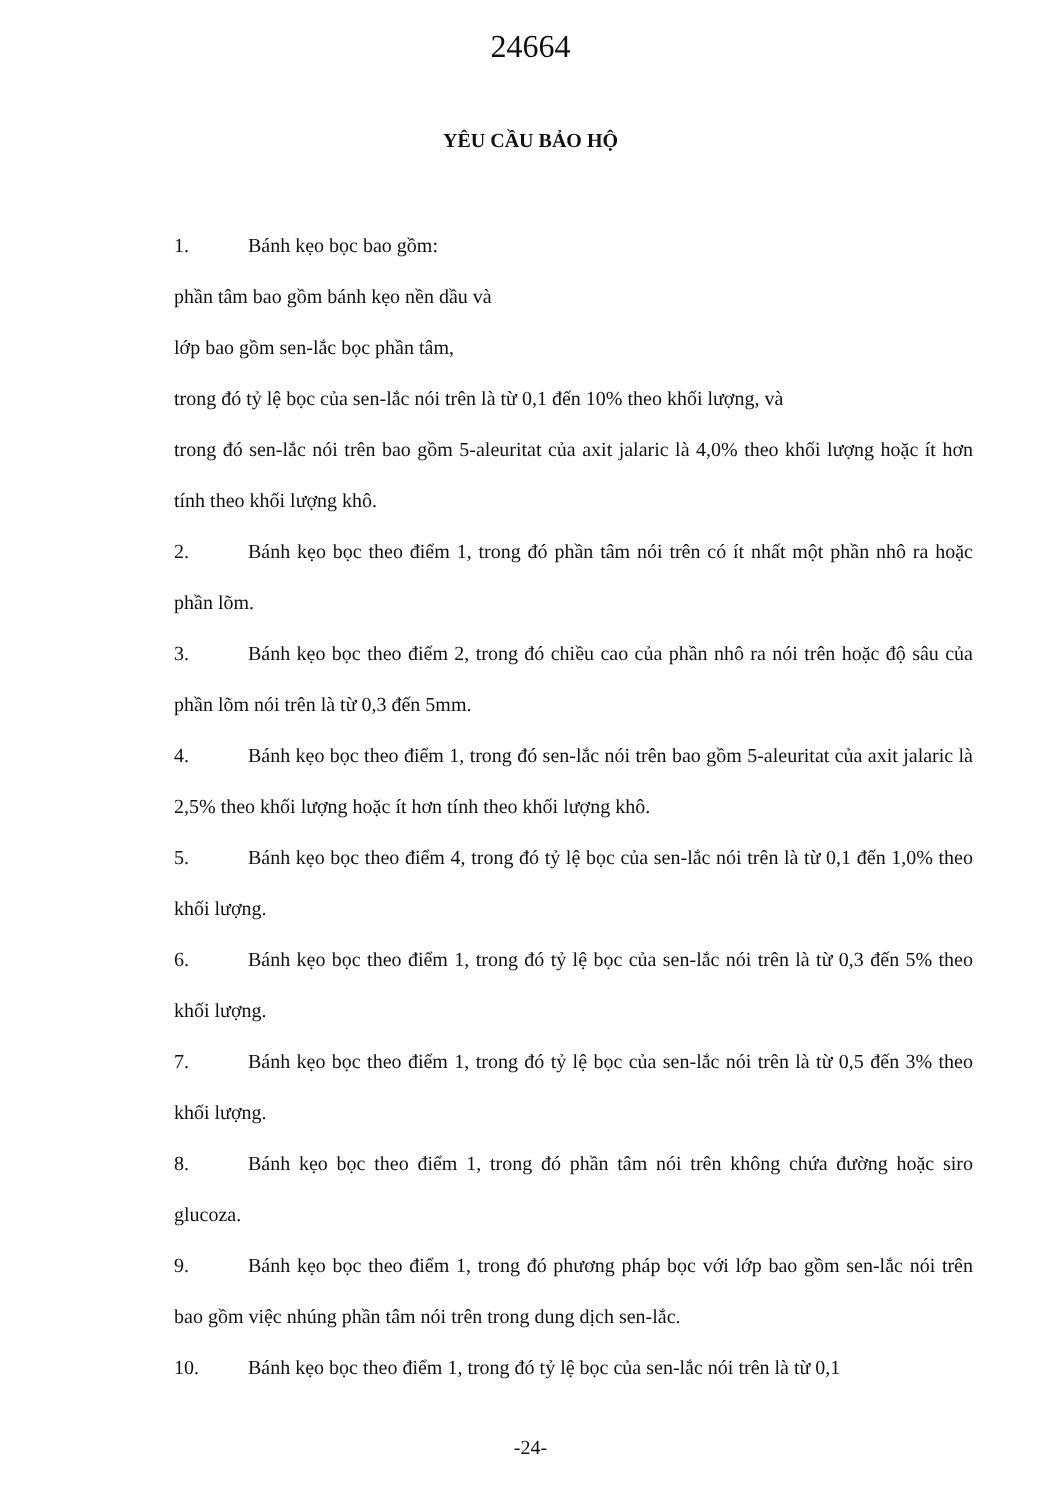24664
YÊU CẦU BẢO HỘ
1. Bánh kẹo bọc bao gồm:
phần tâm bao gồm bánh kẹo nền dầu và
lớp bao gồm sen-lắc bọc phần tâm,
trong đó tỷ lệ bọc của sen-lắc nói trên là từ 0,1 đến 10% theo khối lượng, và
trong đó sen-lắc nói trên bao gồm 5-aleuritat của axit jalaric là 4,0% theo khối lượng hoặc ít hơn tính theo khối lượng khô.
2. Bánh kẹo bọc theo điểm 1, trong đó phần tâm nói trên có ít nhất một phần nhô ra hoặc phần lõm.
3. Bánh kẹo bọc theo điểm 2, trong đó chiều cao của phần nhô ra nói trên hoặc độ sâu của phần lõm nói trên là từ 0,3 đến 5mm.
4. Bánh kẹo bọc theo điểm 1, trong đó sen-lắc nói trên bao gồm 5-aleuritat của axit jalaric là 2,5% theo khối lượng hoặc ít hơn tính theo khối lượng khô.
5. Bánh kẹo bọc theo điểm 4, trong đó tỷ lệ bọc của sen-lắc nói trên là từ 0,1 đến 1,0% theo khối lượng.
6. Bánh kẹo bọc theo điểm 1, trong đó tỷ lệ bọc của sen-lắc nói trên là từ 0,3 đến 5% theo khối lượng.
7. Bánh kẹo bọc theo điểm 1, trong đó tỷ lệ bọc của sen-lắc nói trên là từ 0,5 đến 3% theo khối lượng.
8. Bánh kẹo bọc theo điểm 1, trong đó phần tâm nói trên không chứa đường hoặc siro glucoza.
9. Bánh kẹo bọc theo điểm 1, trong đó phương pháp bọc với lớp bao gồm sen-lắc nói trên bao gồm việc nhúng phần tâm nói trên trong dung dịch sen-lắc.
10. Bánh kẹo bọc theo điểm 1, trong đó tỷ lệ bọc của sen-lắc nói trên là từ 0,1
-24-